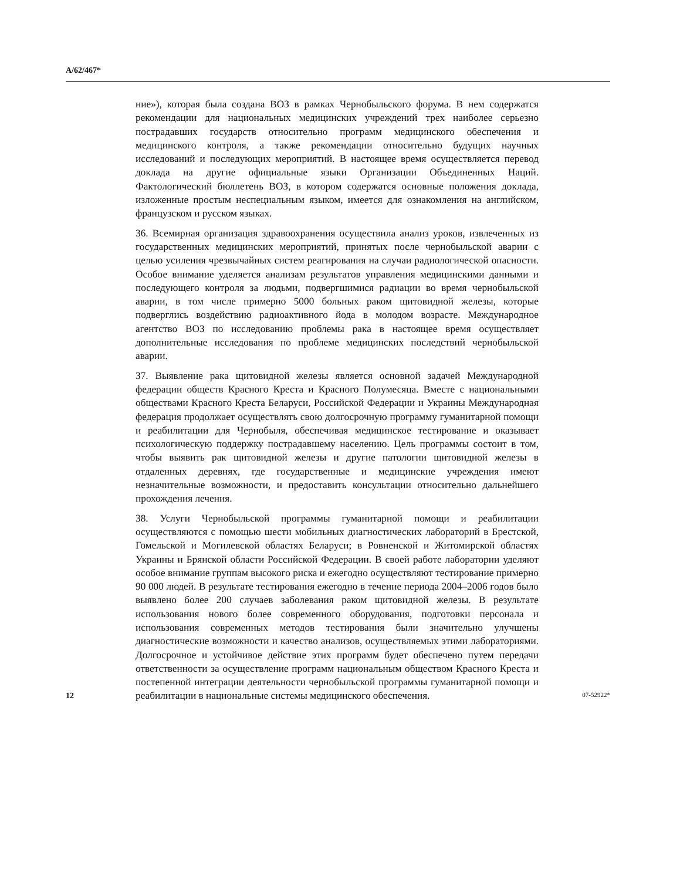A/62/467*
ние»), которая была создана ВОЗ в рамках Чернобыльского форума. В нем содержатся рекомендации для национальных медицинских учреждений трех наиболее серьезно пострадавших государств относительно программ медицинского обеспечения и медицинского контроля, а также рекомендации относительно будущих научных исследований и последующих мероприятий. В настоящее время осуществляется перевод доклада на другие официальные языки Организации Объединенных Наций. Фактологический бюллетень ВОЗ, в котором содержатся основные положения доклада, изложенные простым неспециальным языком, имеется для ознакомления на английском, французском и русском языках.
36. Всемирная организация здравоохранения осуществила анализ уроков, извлеченных из государственных медицинских мероприятий, принятых после чернобыльской аварии с целью усиления чрезвычайных систем реагирования на случаи радиологической опасности. Особое внимание уделяется анализам результатов управления медицинскими данными и последующего контроля за людьми, подвергшимися радиации во время чернобыльской аварии, в том числе примерно 5000 больных раком щитовидной железы, которые подверглись воздействию радиоактивного йода в молодом возрасте. Международное агентство ВОЗ по исследованию проблемы рака в настоящее время осуществляет дополнительные исследования по проблеме медицинских последствий чернобыльской аварии.
37. Выявление рака щитовидной железы является основной задачей Международной федерации обществ Красного Креста и Красного Полумесяца. Вместе с национальными обществами Красного Креста Беларуси, Российской Федерации и Украины Международная федерация продолжает осуществлять свою долгосрочную программу гуманитарной помощи и реабилитации для Чернобыля, обеспечивая медицинское тестирование и оказывает психологическую поддержку пострадавшему населению. Цель программы состоит в том, чтобы выявить рак щитовидной железы и другие патологии щитовидной железы в отдаленных деревнях, где государственные и медицинские учреждения имеют незначительные возможности, и предоставить консультации относительно дальнейшего прохождения лечения.
38. Услуги Чернобыльской программы гуманитарной помощи и реабилитации осуществляются с помощью шести мобильных диагностических лабораторий в Брестской, Гомельской и Могилевской областях Беларуси; в Ровненской и Житомирской областях Украины и Брянской области Российской Федерации. В своей работе лаборатории уделяют особое внимание группам высокого риска и ежегодно осуществляют тестирование примерно 90 000 людей. В результате тестирования ежегодно в течение периода 2004–2006 годов было выявлено более 200 случаев заболевания раком щитовидной железы. В результате использования нового более современного оборудования, подготовки персонала и использования современных методов тестирования были значительно улучшены диагностические возможности и качество анализов, осуществляемых этими лабораториями. Долгосрочное и устойчивое действие этих программ будет обеспечено путем передачи ответственности за осуществление программ национальным обществом Красного Креста и постепенной интеграции деятельности чернобыльской программы гуманитарной помощи и реабилитации в национальные системы медицинского обеспечения.
12 07-52922*